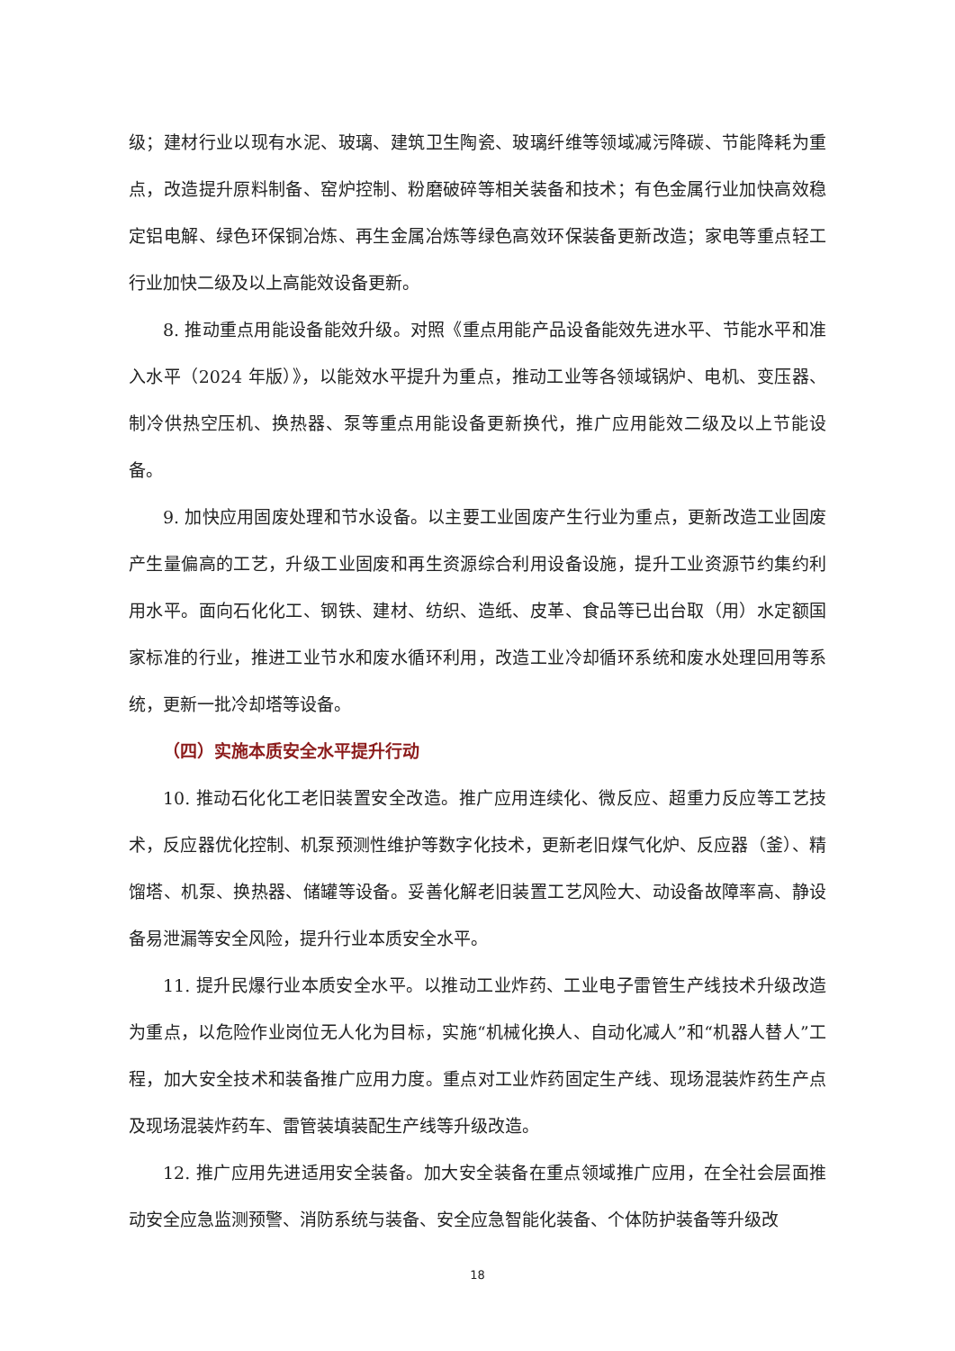级；建材行业以现有水泥、玻璃、建筑卫生陶瓷、玻璃纤维等领域减污降碳、节能降耗为重点，改造提升原料制备、窑炉控制、粉磨破碎等相关装备和技术；有色金属行业加快高效稳定铝电解、绿色环保铜冶炼、再生金属冶炼等绿色高效环保装备更新改造；家电等重点轻工行业加快二级及以上高能效设备更新。
8. 推动重点用能设备能效升级。对照《重点用能产品设备能效先进水平、节能水平和准入水平（2024 年版）》，以能效水平提升为重点，推动工业等各领域锅炉、电机、变压器、制冷供热空压机、换热器、泵等重点用能设备更新换代，推广应用能效二级及以上节能设备。
9. 加快应用固废处理和节水设备。以主要工业固废产生行业为重点，更新改造工业固废产生量偏高的工艺，升级工业固废和再生资源综合利用设备设施，提升工业资源节约集约利用水平。面向石化化工、钢铁、建材、纺织、造纸、皮革、食品等已出台取（用）水定额国家标准的行业，推进工业节水和废水循环利用，改造工业冷却循环系统和废水处理回用等系统，更新一批冷却塔等设备。
（四）实施本质安全水平提升行动
10. 推动石化化工老旧装置安全改造。推广应用连续化、微反应、超重力反应等工艺技术，反应器优化控制、机泵预测性维护等数字化技术，更新老旧煤气化炉、反应器（釜）、精馏塔、机泵、换热器、储罐等设备。妥善化解老旧装置工艺风险大、动设备故障率高、静设备易泄漏等安全风险，提升行业本质安全水平。
11. 提升民爆行业本质安全水平。以推动工业炸药、工业电子雷管生产线技术升级改造为重点，以危险作业岗位无人化为目标，实施“机械化换人、自动化减人”和“机器人替人”工程，加大安全技术和装备推广应用力度。重点对工业炸药固定生产线、现场混装炸药生产点及现场混装炸药车、雷管装填装配生产线等升级改造。
12. 推广应用先进适用安全装备。加大安全装备在重点领域推广应用，在全社会层面推动安全应急监测预警、消防系统与装备、安全应急智能化装备、个体防护装备等升级改
18